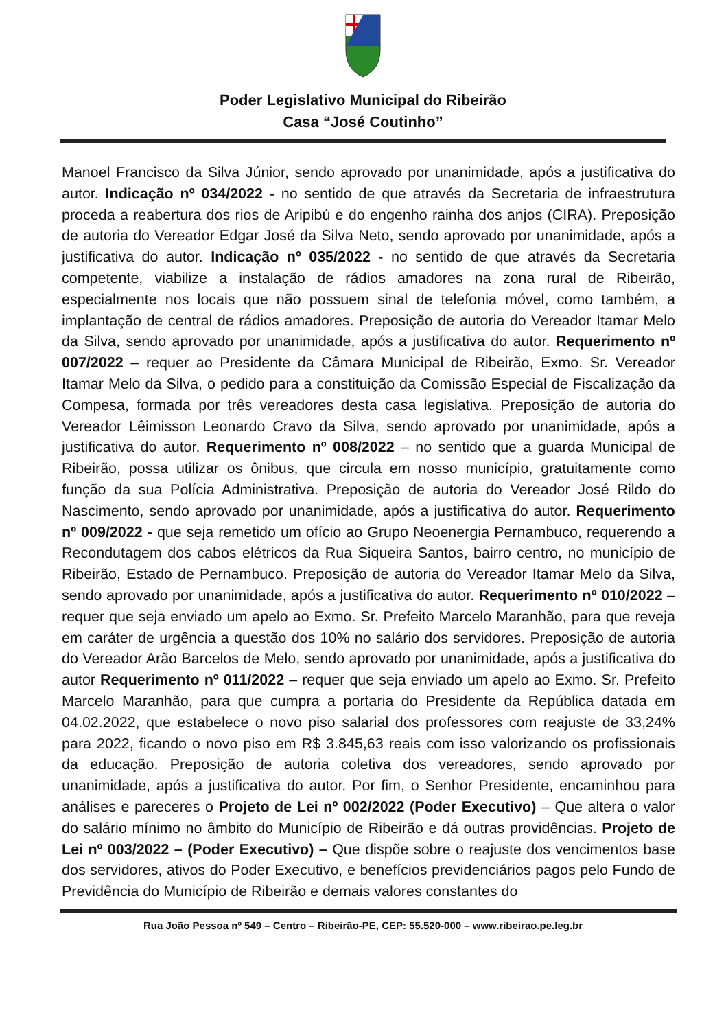Poder Legislativo Municipal do Ribeirão
Casa “José Coutinho”
Manoel Francisco da Silva Júnior, sendo aprovado por unanimidade, após a justificativa do autor. Indicação nº 034/2022 - no sentido de que através da Secretaria de infraestrutura proceda a reabertura dos rios de Aripibú e do engenho rainha dos anjos (CIRA). Preposição de autoria do Vereador Edgar José da Silva Neto, sendo aprovado por unanimidade, após a justificativa do autor. Indicação nº 035/2022 - no sentido de que através da Secretaria competente, viabilize a instalação de rádios amadores na zona rural de Ribeirão, especialmente nos locais que não possuem sinal de telefonia móvel, como também, a implantação de central de rádios amadores. Preposição de autoria do Vereador Itamar Melo da Silva, sendo aprovado por unanimidade, após a justificativa do autor. Requerimento nº 007/2022 – requer ao Presidente da Câmara Municipal de Ribeirão, Exmo. Sr. Vereador Itamar Melo da Silva, o pedido para a constituição da Comissão Especial de Fiscalização da Compesa, formada por três vereadores desta casa legislativa. Preposição de autoria do Vereador Lêimisson Leonardo Cravo da Silva, sendo aprovado por unanimidade, após a justificativa do autor. Requerimento nº 008/2022 – no sentido que a guarda Municipal de Ribeirão, possa utilizar os ônibus, que circula em nosso município, gratuitamente como função da sua Polícia Administrativa. Preposição de autoria do Vereador José Rildo do Nascimento, sendo aprovado por unanimidade, após a justificativa do autor. Requerimento nº 009/2022 - que seja remetido um ofício ao Grupo Neoenergia Pernambuco, requerendo a Recondutagem dos cabos elétricos da Rua Siqueira Santos, bairro centro, no município de Ribeirão, Estado de Pernambuco. Preposição de autoria do Vereador Itamar Melo da Silva, sendo aprovado por unanimidade, após a justificativa do autor. Requerimento nº 010/2022 – requer que seja enviado um apelo ao Exmo. Sr. Prefeito Marcelo Maranhão, para que reveja em caráter de urgência a questão dos 10% no salário dos servidores. Preposição de autoria do Vereador Arão Barcelos de Melo, sendo aprovado por unanimidade, após a justificativa do autor Requerimento nº 011/2022 – requer que seja enviado um apelo ao Exmo. Sr. Prefeito Marcelo Maranhão, para que cumpra a portaria do Presidente da República datada em 04.02.2022, que estabelece o novo piso salarial dos professores com reajuste de 33,24% para 2022, ficando o novo piso em R$ 3.845,63 reais com isso valorizando os profissionais da educação. Preposição de autoria coletiva dos vereadores, sendo aprovado por unanimidade, após a justificativa do autor. Por fim, o Senhor Presidente, encaminhou para análises e pareceres o Projeto de Lei nº 002/2022 (Poder Executivo) – Que altera o valor do salário mínimo no âmbito do Município de Ribeirão e dá outras providências. Projeto de Lei nº 003/2022 – (Poder Executivo) – Que dispõe sobre o reajuste dos vencimentos base dos servidores, ativos do Poder Executivo, e benefícios previdenciários pagos pelo Fundo de Previdência do Município de Ribeirão e demais valores constantes do
Rua João Pessoa nº 549 – Centro – Ribeirão-PE, CEP: 55.520-000 – www.ribeirao.pe.leg.br